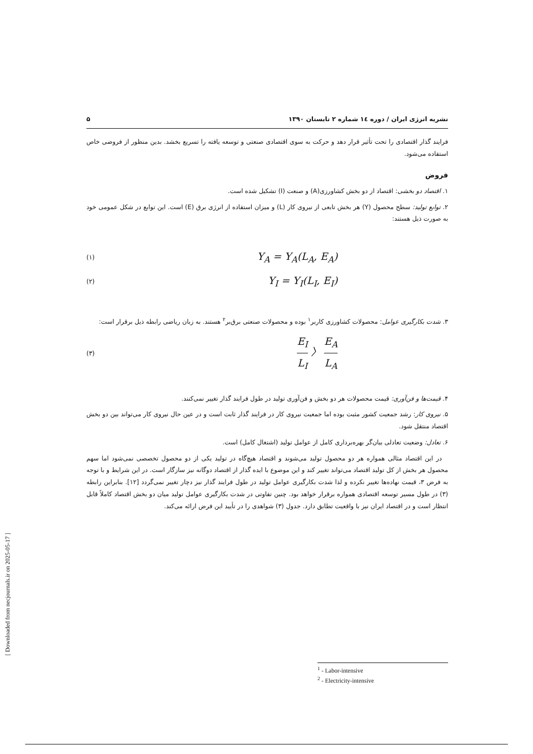نشریه انرژی ایران / دوره ۱٤ شماره ۲ تابستان ۱۳۹۰ ۵
فرایند گذار اقتصادی را تحت تأثیر قرار دهد و حرکت به سوی اقتصادی صنعتی و توسعه یافته را تسریع بخشد. بدین منظور از فروضی خاص استفاده می‌شود.
فروض
۱. اقتصاد دو بخشی: اقتصاد از دو بخش کشاورزی(A) و صنعت (I) تشکیل شده است.
۲. توابع تولید: سطح محصول (Y) هر بخش تابعی از نیروی کار (L) و میزان استفاده از انرژی برق (E) است. این توابع در شکل عمومی خود به صورت ذیل هستند:
Y<sub>A</sub> = Y<sub>A</sub>(L<sub>A</sub>, E<sub>A</sub>) (۱)
Y<sub>I</sub> = Y<sub>I</sub>(L<sub>I</sub>, E<sub>I</sub>) (۲)
۳. شدت بکارگیری عوامل: محصولات کشاورزی کاربر<sup>۱</sup> بوده و محصولات صنعتی برق‌بر<sup>۲</sup> هستند. به زبان ریاضی رابطه ذیل برقرار است:
E<sub>I</sub> L<sub>I</sub> 〉 E<sub>A</sub> L<sub>A</sub> (۳)
۴. قیمت‌ها و فن‌آوری: قیمت محصولات هر دو بخش و فن‌آوری تولید در طول فرایند گذار تغییر نمی‌کنند.
۵. نیروی کار: رشد جمعیت کشور مثبت بوده اما جمعیت نیروی کار در فرایند گذار ثابت است و در عین حال نیروی کار می‌تواند بین دو بخش اقتصاد منتقل شود.
۶. تعادل: وضعیت تعادلی بیان‌گر بهره‌برداری کامل از عوامل تولید (اشتغال کامل) است.
 در این اقتصاد مثالی همواره هر دو محصول تولید می‌شوند و اقتصاد هیچ‌گاه در تولید یکی از دو محصول تخصصی نمی‌شود اما سهم محصول هر بخش از کل تولید اقتصاد می‌تواند تغییر کند و این موضوع با ایده گذار از اقتصاد دوگانه نیز سازگار است. در این شرایط و با توجه به فرض ۳، قیمت نهاده‌ها تغییر نکرده و لذا شدت بکارگیری عوامل تولید در طول فرایند گذار نیز دچار تغییر نمی‌گردد [۱۲]. بنابراین رابطه (۳) در طول مسیر توسعه اقتصادی همواره برقرار خواهد بود. چنین تفاوتی در شدت بکارگیری عوامل تولید میان دو بخش اقتصاد کاملاً قابل انتظار است و در اقتصاد ایران نیز با واقعیت تطابق دارد. جدول (۳) شواهدی را در تأیید این فرض ارائه می‌کند.
<sup>1</sup> - Labor-intensive
<sup>2</sup> - Electricity-intensive
[ Downloaded from necjournals.ir on 2025-05-17 ]